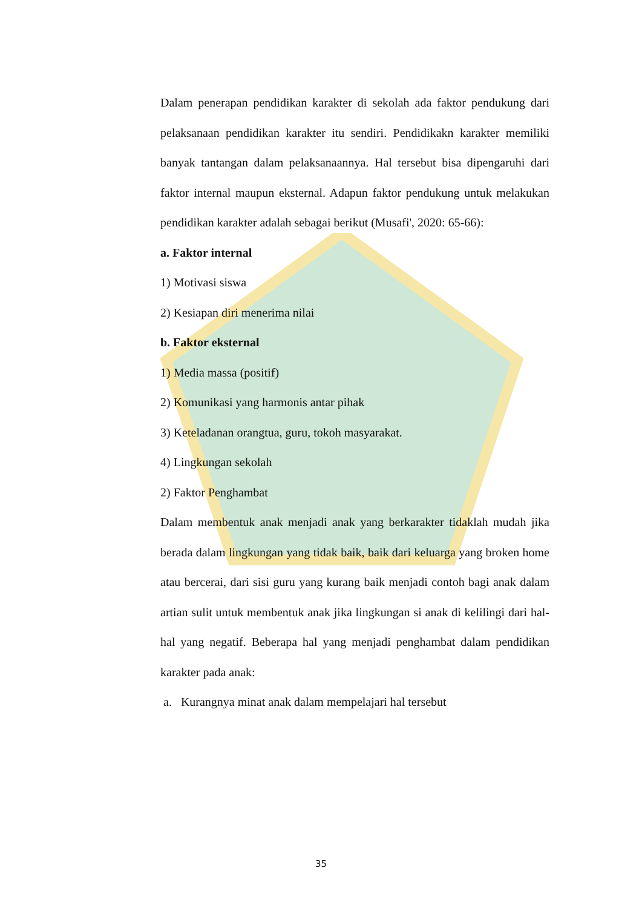Dalam penerapan pendidikan karakter di sekolah ada faktor pendukung dari pelaksanaan pendidikan karakter itu sendiri. Pendidikakn karakter memiliki banyak tantangan dalam pelaksanaannya. Hal tersebut bisa dipengaruhi dari faktor internal maupun eksternal. Adapun faktor pendukung untuk melakukan pendidikan karakter adalah sebagai berikut (Musafi', 2020: 65-66):
a. Faktor internal
1) Motivasi siswa
2) Kesiapan diri menerima nilai
b. Faktor eksternal
1) Media massa (positif)
2) Komunikasi yang harmonis antar pihak
3) Keteladanan orangtua, guru, tokoh masyarakat.
4) Lingkungan sekolah
2) Faktor Penghambat
Dalam membentuk anak menjadi anak yang berkarakter tidaklah mudah jika berada dalam lingkungan yang tidak baik, baik dari keluarga yang broken home atau bercerai, dari sisi guru yang kurang baik menjadi contoh bagi anak dalam artian sulit untuk membentuk anak jika lingkungan si anak di kelilingi dari hal-hal yang negatif. Beberapa hal yang menjadi penghambat dalam pendidikan karakter pada anak:
a. Kurangnya minat anak dalam mempelajari hal tersebut
35